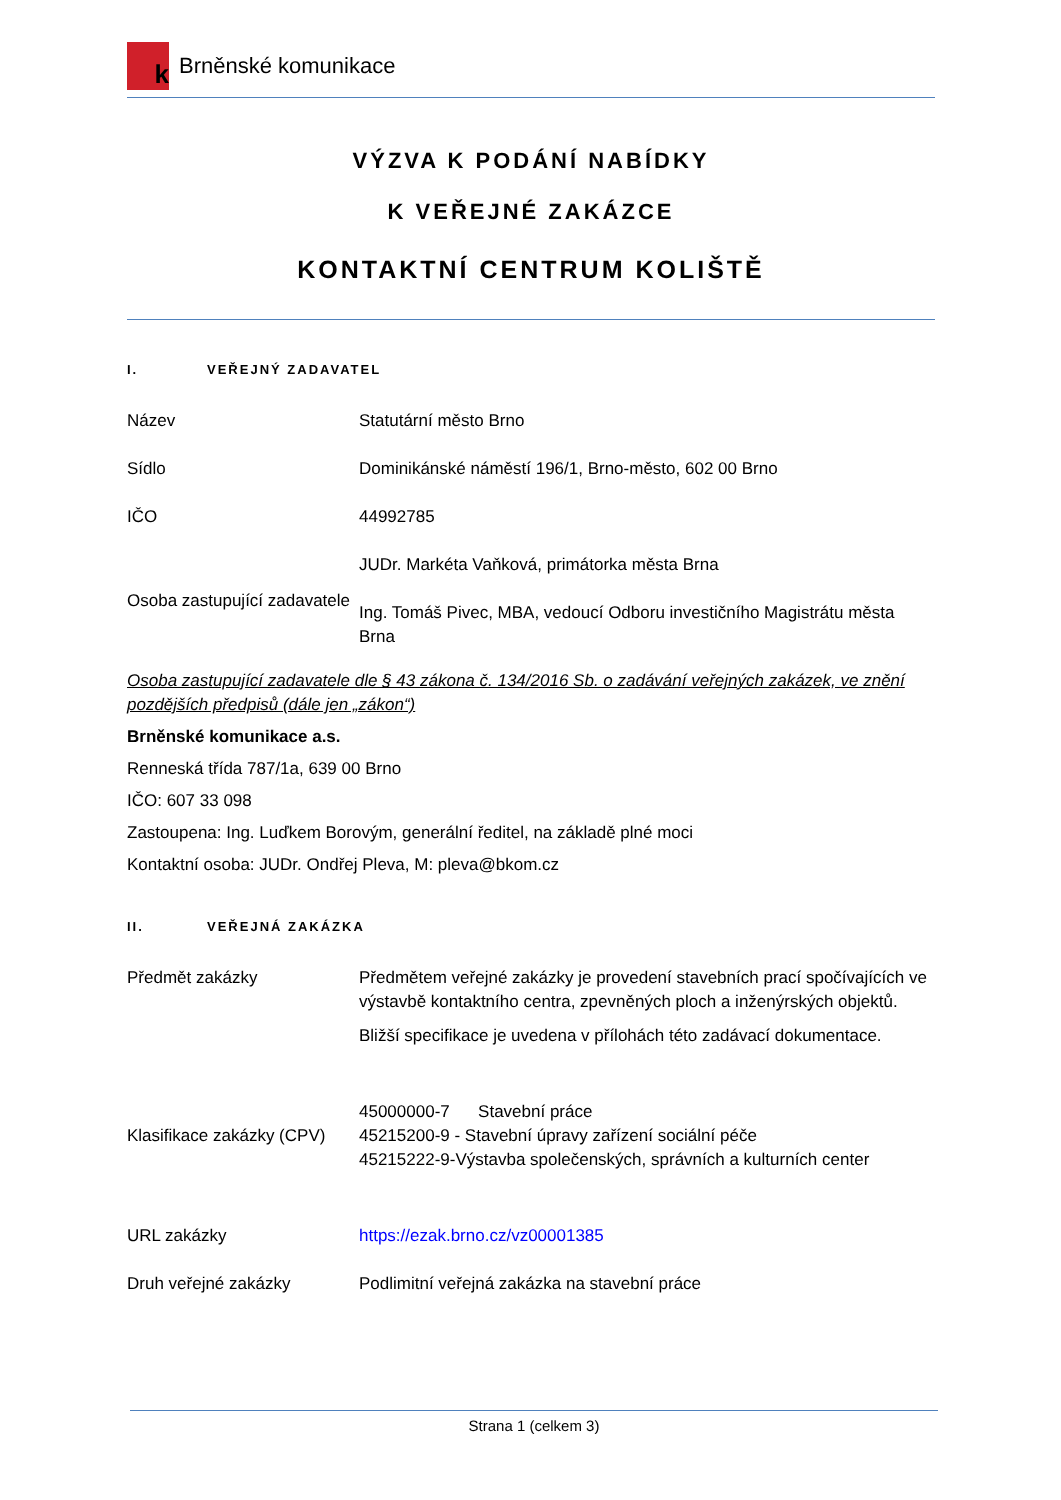k
Brněnské komunikace
VÝZVA K PODÁNÍ NABÍDKY
K VEŘEJNÉ ZAKÁZCE
KONTAKTNÍ CENTRUM KOLIŠTĚ
I. VEŘEJNÝ ZADAVATEL
| Název | Statutární město Brno |
| Sídlo | Dominikánské náměstí 196/1, Brno-město, 602 00 Brno |
| IČO | 44992785 |
| Osoba zastupující zadavatele | JUDr. Markéta Vaňková, primátorka města Brna Ing. Tomáš Pivec, MBA, vedoucí Odboru investičního Magistrátu města Brna |
Osoba zastupující zadavatele dle § 43 zákona č. 134/2016 Sb. o zadávání veřejných zakázek, ve znění pozdějších předpisů (dále jen „zákon“)
Brněnské komunikace a.s.
Renneská třída 787/1a, 639 00 Brno
IČO: 607 33 098
Zastoupena: Ing. Luďkem Borovým, generální ředitel, na základě plné moci
Kontaktní osoba: JUDr. Ondřej Pleva, M: pleva@bkom.cz
II. VEŘEJNÁ ZAKÁZKA
| Předmět zakázky | Předmětem veřejné zakázky je provedení stavebních prací spočívajících ve výstavbě kontaktního centra, zpevněných ploch a inženýrských objektů. Bližší specifikace je uvedena v přílohách této zadávací dokumentace. |
| Klasifikace zakázky (CPV) | 45000000-7 Stavební práce 45215200-9 - Stavební úpravy zařízení sociální péče 45215222-9-Výstavba společenských, správních a kulturních center |
| URL zakázky | https://ezak.brno.cz/vz00001385 |
| Druh veřejné zakázky | Podlimitní veřejná zakázka na stavební práce |
Strana 1 (celkem 3)